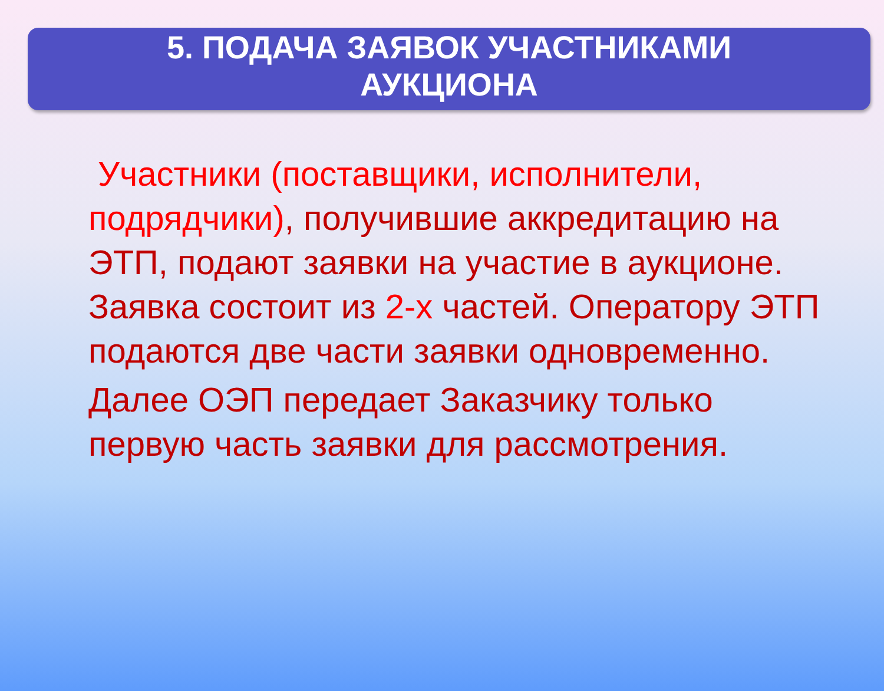5. ПОДАЧА ЗАЯВОК УЧАСТНИКАМИ
АУКЦИОНА
Участники (поставщики, исполнители, подрядчики), получившие аккредитацию на ЭТП, подают заявки на участие в аукционе. Заявка состоит из 2-х частей. Оператору ЭТП подаются две части заявки одновременно.
Далее ОЭП передает Заказчику только первую часть заявки для рассмотрения.